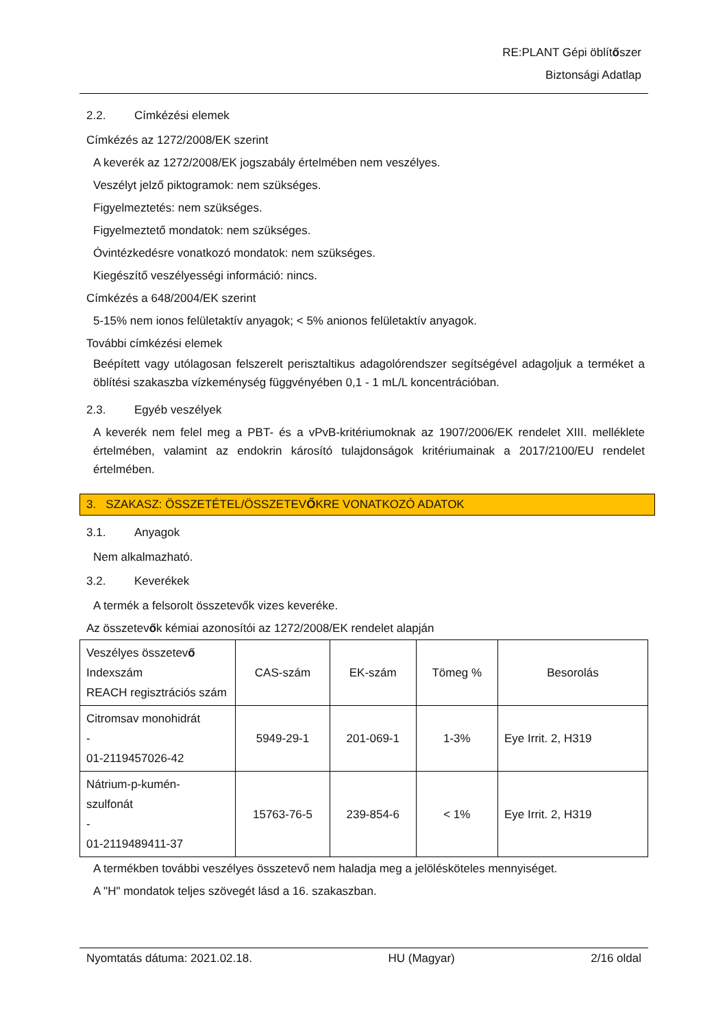RE:PLANT Gépi öblítőszer
Biztonsági Adatlap
2.2. Címkézési elemek
Címkézés az 1272/2008/EK szerint
A keverék az 1272/2008/EK jogszabály értelmében nem veszélyes.
Veszélyt jelző piktogramok: nem szükséges.
Figyelmeztetés: nem szükséges.
Figyelmeztető mondatok: nem szükséges.
Óvintézkedésre vonatkozó mondatok: nem szükséges.
Kiegészítő veszélyességi információ: nincs.
Címkézés a 648/2004/EK szerint
5-15% nem ionos felületaktív anyagok; < 5% anionos felületaktív anyagok.
További címkézési elemek
Beépített vagy utólagosan felszerelt perisztaltikus adagolórendszer segítségével adagoljuk a terméket a öblítési szakaszba vízkeménység függvényében 0,1 - 1 mL/L koncentrációban.
2.3. Egyéb veszélyek
A keverék nem felel meg a PBT- és a vPvB-kritériumoknak az 1907/2006/EK rendelet XIII. melléklete értelmében, valamint az endokrin károsító tulajdonságok kritériumainak a 2017/2100/EU rendelet értelmében.
3. SZAKASZ: ÖSSZETÉTEL/ÖSSZETEVŐKRE VONATKOZÓ ADATOK
3.1. Anyagok
Nem alkalmazható.
3.2. Keverékek
A termék a felsorolt összetevők vizes keveréke.
Az összetevők kémiai azonosítói az 1272/2008/EK rendelet alapján
| Veszélyes összetev ő Indexszám REACH regisztrációs szám | CAS-szám | EK-szám | Tömeg % | Besorolás |
| Citromsav monohidrát - 01-2119457026-42 | 5949-29-1 | 201-069-1 | 1-3% | Eye Irrit. 2, H319 |
| Nátrium-p-kumén- szulfonát - 01-2119489411-37 | 15763-76-5 | 239-854-6 | < 1% | Eye Irrit. 2, H319 |
A termékben további veszélyes összetevő nem haladja meg a jelölésköteles mennyiséget.
A "H" mondatok teljes szövegét lásd a 16. szakaszban.
Nyomtatás dátuma: 2021.02.18. HU (Magyar) 2/16 oldal